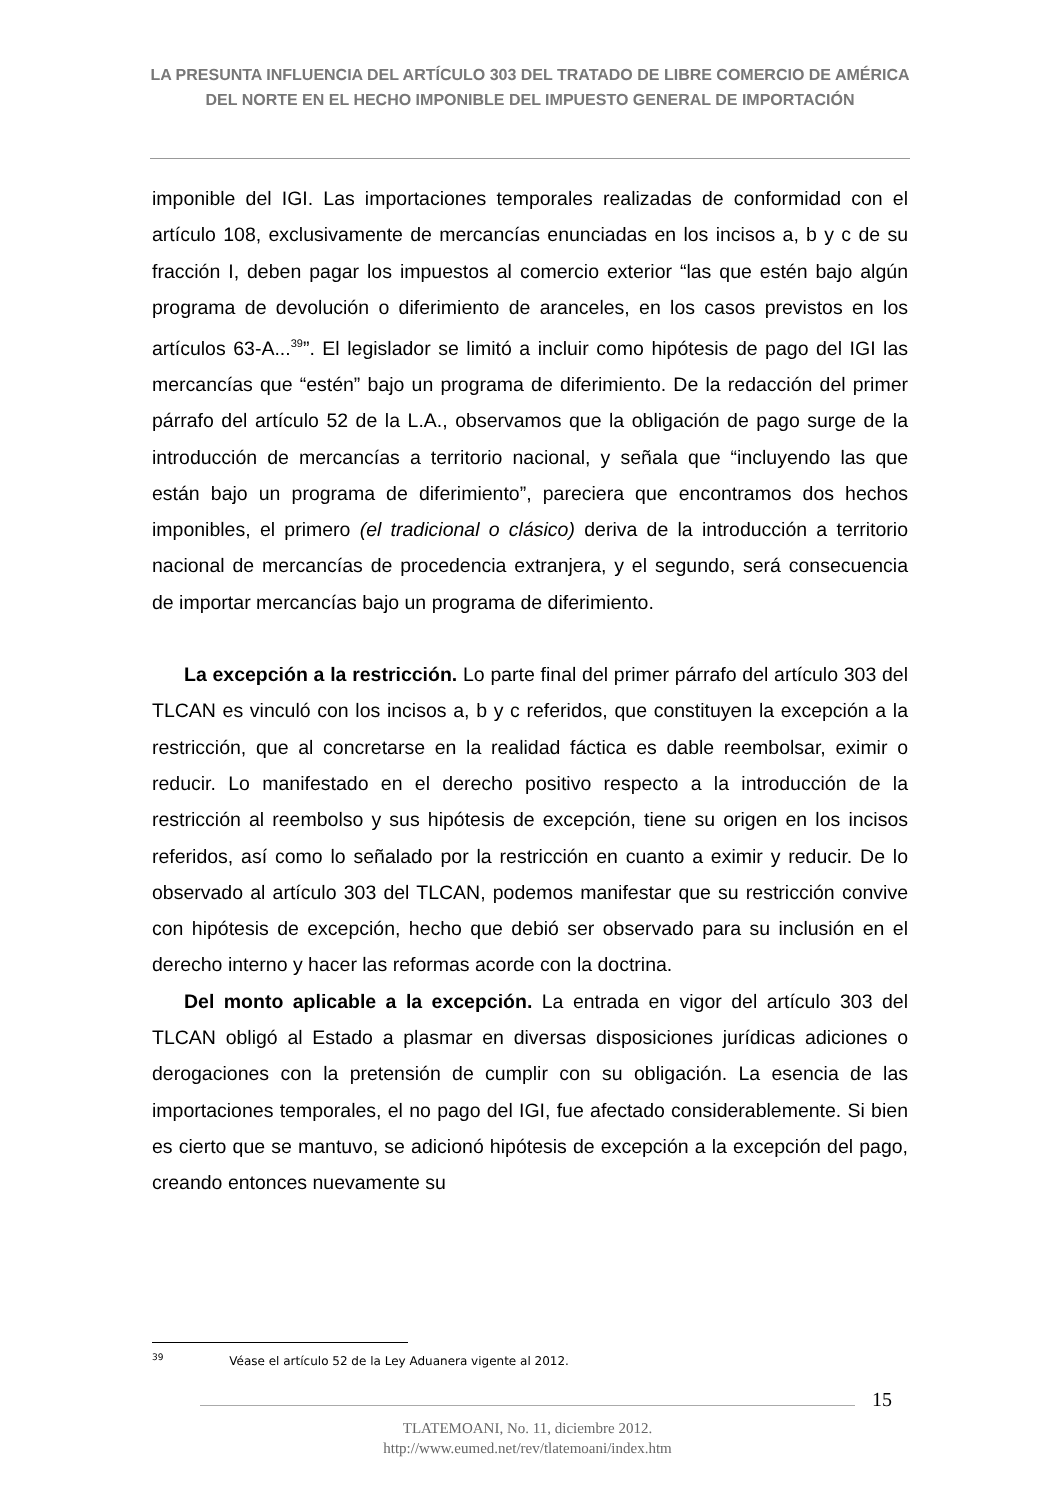LA PRESUNTA INFLUENCIA DEL ARTÍCULO 303 DEL TRATADO DE LIBRE COMERCIO DE AMÉRICA DEL NORTE EN EL HECHO IMPONIBLE DEL IMPUESTO GENERAL DE IMPORTACIÓN
imponible del IGI. Las importaciones temporales realizadas de conformidad con el artículo 108, exclusivamente de mercancías enunciadas en los incisos a, b y c de su fracción I, deben pagar los impuestos al comercio exterior “las que estén bajo algún programa de devolución o diferimiento de aranceles, en los casos previstos en los artículos 63-A...<sup>39</sup>”. El legislador se limitó a incluir como hipótesis de pago del IGI las mercancías que “estén” bajo un programa de diferimiento. De la redacción del primer párrafo del artículo 52 de la L.A., observamos que la obligación de pago surge de la introducción de mercancías a territorio nacional, y señala que “incluyendo las que están bajo un programa de diferimiento”, pareciera que encontramos dos hechos imponibles, el primero (el tradicional o clásico) deriva de la introducción a territorio nacional de mercancías de procedencia extranjera, y el segundo, será consecuencia de importar mercancías bajo un programa de diferimiento.
La excepción a la restricción. Lo parte final del primer párrafo del artículo 303 del TLCAN es vinculó con los incisos a, b y c referidos, que constituyen la excepción a la restricción, que al concretarse en la realidad fáctica es dable reembolsar, eximir o reducir. Lo manifestado en el derecho positivo respecto a la introducción de la restricción al reembolso y sus hipótesis de excepción, tiene su origen en los incisos referidos, así como lo señalado por la restricción en cuanto a eximir y reducir. De lo observado al artículo 303 del TLCAN, podemos manifestar que su restricción convive con hipótesis de excepción, hecho que debió ser observado para su inclusión en el derecho interno y hacer las reformas acorde con la doctrina.
Del monto aplicable a la excepción. La entrada en vigor del artículo 303 del TLCAN obligó al Estado a plasmar en diversas disposiciones jurídicas adiciones o derogaciones con la pretensión de cumplir con su obligación. La esencia de las importaciones temporales, el no pago del IGI, fue afectado considerablemente. Si bien es cierto que se mantuvo, se adicionó hipótesis de excepción a la excepción del pago, creando entonces nuevamente su
<sup>39</sup> Véase el artículo 52 de la Ley Aduanera vigente al 2012.
15
TLATEMOANI, No. 11, diciembre 2012.
http://www.eumed.net/rev/tlatemoani/index.htm